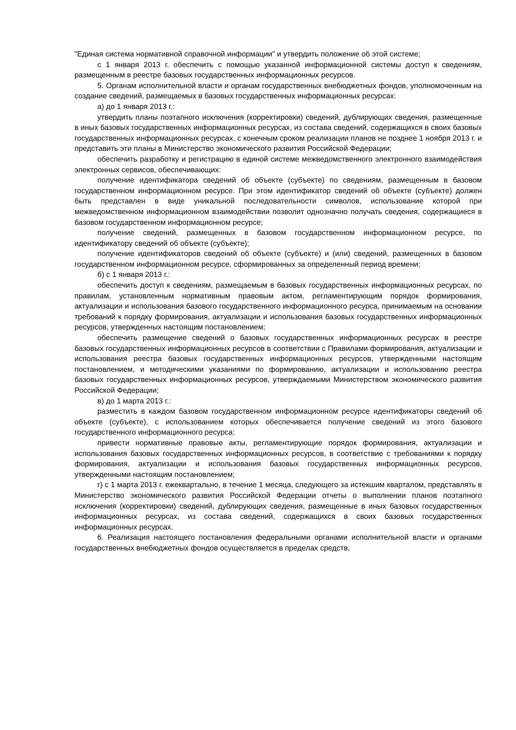"Единая система нормативной справочной информации" и утвердить положение об этой системе;
с 1 января 2013 г. обеспечить с помощью указанной информационной системы доступ к сведениям, размещенным в реестре базовых государственных информационных ресурсов.
5. Органам исполнительной власти и органам государственных внебюджетных фондов, уполномоченным на создание сведений, размещаемых в базовых государственных информационных ресурсах:
а) до 1 января 2013 г.:
утвердить планы поэтапного исключения (корректировки) сведений, дублирующих сведения, размещенные в иных базовых государственных информационных ресурсах, из состава сведений, содержащихся в своих базовых государственных информационных ресурсах, с конечным сроком реализации планов не позднее 1 ноября 2013 г. и представить эти планы в Министерство экономического развития Российской Федерации;
обеспечить разработку и регистрацию в единой системе межведомственного электронного взаимодействия электронных сервисов, обеспечивающих:
получение идентификатора сведений об объекте (субъекте) по сведениям, размещенным в базовом государственном информационном ресурсе. При этом идентификатор сведений об объекте (субъекте) должен быть представлен в виде уникальной последовательности символов, использование которой при межведомственном информационном взаимодействии позволит однозначно получать сведения, содержащиеся в базовом государственном информационном ресурсе;
получение сведений, размещенных в базовом государственном информационном ресурсе, по идентификатору сведений об объекте (субъекте);
получение идентификаторов сведений об объекте (субъекте) и (или) сведений, размещенных в базовом государственном информационном ресурсе, сформированных за определенный период времени;
б) с 1 января 2013 г.:
обеспечить доступ к сведениям, размещаемым в базовых государственных информационных ресурсах, по правилам, установленным нормативным правовым актом, регламентирующим порядок формирования, актуализации и использования базового государственного информационного ресурса, принимаемым на основании требований к порядку формирования, актуализации и использования базовых государственных информационных ресурсов, утвержденных настоящим постановлением;
обеспечить размещение сведений о базовых государственных информационных ресурсах в реестре базовых государственных информационных ресурсов в соответствии с Правилами формирования, актуализации и использования реестра базовых государственных информационных ресурсов, утвержденными настоящим постановлением, и методическими указаниями по формированию, актуализации и использованию реестра базовых государственных информационных ресурсов, утверждаемыми Министерством экономического развития Российской Федерации;
в) до 1 марта 2013 г.:
разместить в каждом базовом государственном информационном ресурсе идентификаторы сведений об объекте (субъекте), с использованием которых обеспечивается получение сведений из этого базового государственного информационного ресурса;
привести нормативные правовые акты, регламентирующие порядок формирования, актуализации и использования базовых государственных информационных ресурсов, в соответствие с требованиями к порядку формирования, актуализации и использования базовых государственных информационных ресурсов, утвержденными настоящим постановлением;
г) с 1 марта 2013 г. ежеквартально, в течение 1 месяца, следующего за истекшим кварталом, представлять в Министерство экономического развития Российской Федерации отчеты о выполнении планов поэтапного исключения (корректировки) сведений, дублирующих сведения, размещенные в иных базовых государственных информационных ресурсах, из состава сведений, содержащихся в своих базовых государственных информационных ресурсах.
6. Реализация настоящего постановления федеральными органами исполнительной власти и органами государственных внебюджетных фондов осуществляется в пределах средств,